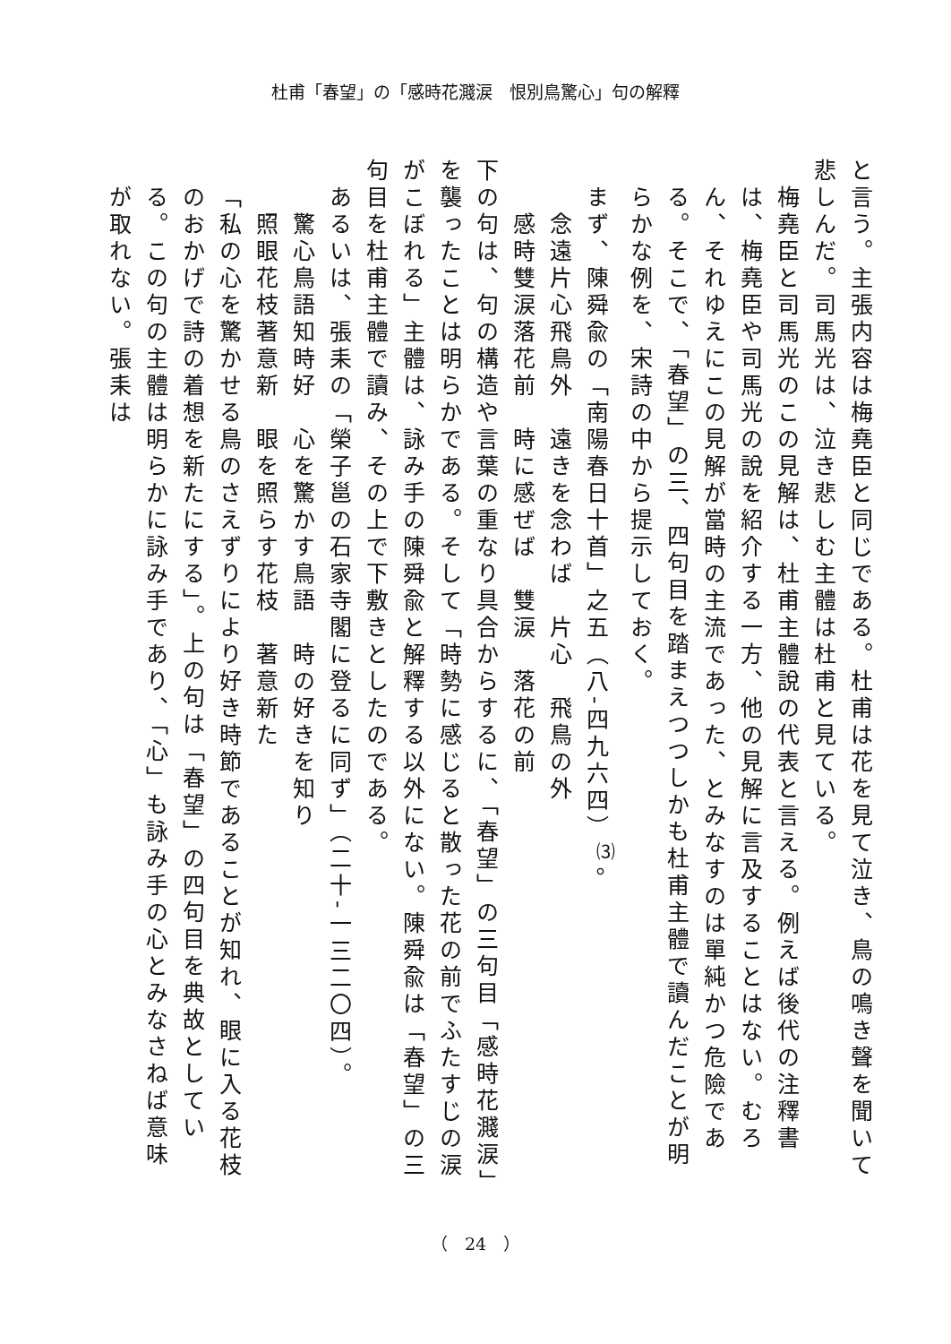杜甫「春望」の「感時花濺涙　恨別鳥驚心」句の解釋
と言う。主張内容は梅堯臣と同じである。杜甫は花を見て泣き、鳥の鳴き聲を聞いて悲しんだ。司馬光は、泣き悲しむ主體は杜甫と見ている。
梅堯臣と司馬光のこの見解は、杜甫主體說の代表と言える。例えば後代の注釋書は、梅堯臣や司馬光の說を紹介する一方、他の見解に言及することはない。むろん、それゆえにこの見解が當時の主流であった、とみなすのは單純かつ危險である。そこで、「春望」の三、四句目を踏まえつつしかも杜甫主體で讀んだことが明らかな例を、宋詩の中から提示しておく。
まず、陳舜兪の「南陽春日十首」之五（八‐四九六四）<sup>⑶</sup>。
念遠片心飛鳥外　遠きを念わば　片心　飛鳥の外
感時雙涙落花前　時に感ぜば　雙涙　落花の前
下の句は、句の構造や言葉の重なり具合からするに、「春望」の三句目「感時花濺涙」を襲ったことは明らかである。そして「時勢に感じると散った花の前でふたすじの涙がこぼれる」主體は、詠み手の陳舜兪と解釋する以外にない。陳舜兪は「春望」の三句目を杜甫主體で讀み、その上で下敷きとしたのである。
あるいは、張耒の「榮子邕の石家寺閣に登るに同ず」（二十‐一三二〇四）。
驚心鳥語知時好　心を驚かす鳥語　時の好きを知り
照眼花枝著意新　眼を照らす花枝　著意新た
「私の心を驚かせる鳥のさえずりにより好き時節であることが知れ、眼に入る花枝のおかげで詩の着想を新たにする」。上の句は「春望」の四句目を典故としている。この句の主體は明らかに詠み手であり、「心」も詠み手の心とみなさねば意味が取れない。張耒は
（　24　）